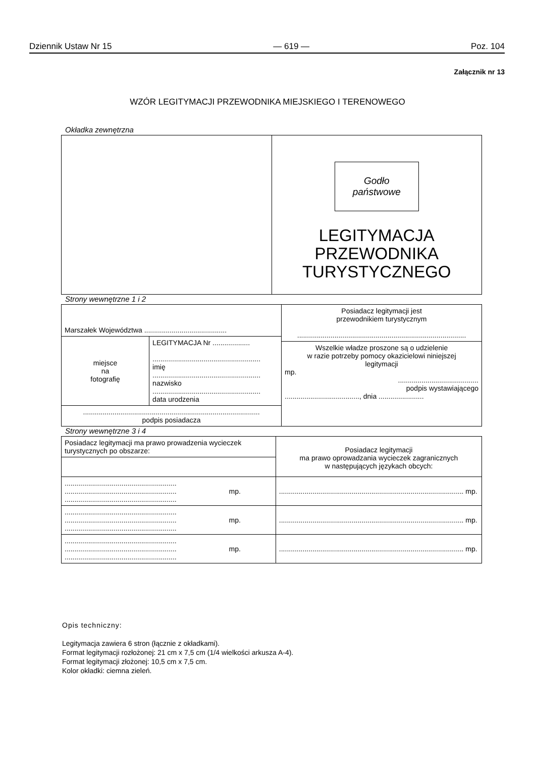Dziennik Ustaw Nr 15 — 619 — Poz. 104
Załącznik nr 13
WZÓR LEGITYMACJI PRZEWODNIKA MIEJSKIEGO I TERENOWEGO
Okładka zewnętrzna
| | Godło państwowe LEGITYMACJA PRZEWODNIKA TURYSTYCZNEGO |
Strony wewnętrzne 1 i 2
| Marszałek Województwa .......................................... | | Posiadacz legitymacji jest przewodnikiem turystycznym ...................................................................................... |
| miejsce na fotografię | LEGITYMACJA Nr ................... ....................................................... imię ....................................................... nazwisko ....................................................... data urodzenia | |
| | | Wszelkie władze proszone są o udzielenie w razie potrzeby pomocy okazicielowi niniejszej legitymacji mp. ......................................... podpis wystawiającego ......................................, dnia ....................... |
| .......................................................................................... podpis posiadacza | | |
Strony wewnętrzne 3 i 4
| Posiadacz legitymacji ma prawo prowadzenia wycieczek turystycznych po obszarze: | Posiadacz legitymacji ma prawo oprowadzania wycieczek zagranicznych w następujących językach obcych: |
| ......................................................... ......................................................... mp. ......................................................... | .............................................................................................. mp. |
| ......................................................... ......................................................... mp. ......................................................... | .............................................................................................. mp. |
| ......................................................... ......................................................... mp. ......................................................... | .............................................................................................. mp. |
Opis techniczny:
Legitymacja zawiera 6 stron (łącznie z okładkami).
Format legitymacji rozłożonej: 21 cm x 7,5 cm (1/4 wielkości arkusza A-4).
Format legitymacji złożonej: 10,5 cm x 7,5 cm.
Kolor okładki: ciemna zieleń.